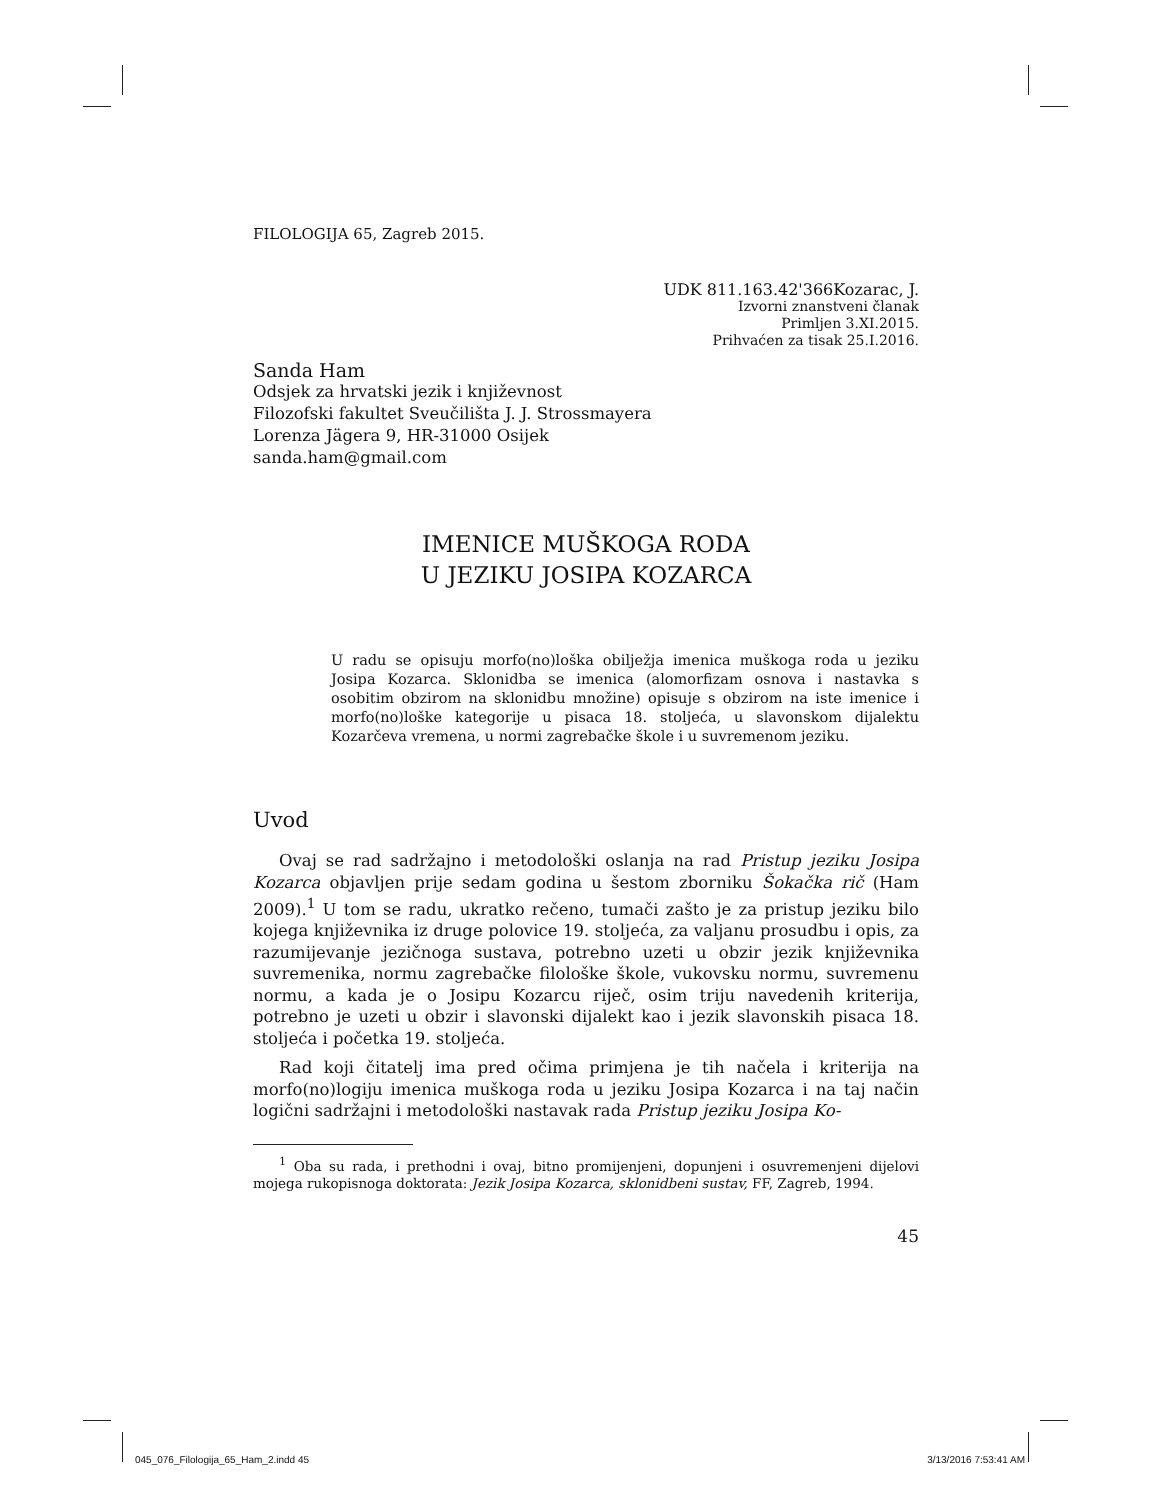FILOLOGIJA 65, Zagreb 2015.
UDK 811.163.42'366Kozarac, J.
Izvorni znanstveni članak
Primljen 3.XI.2015.
Prihvaćen za tisak 25.I.2016.
Sanda Ham
Odsjek za hrvatski jezik i književnost
Filozofski fakultet Sveučilišta J. J. Strossmayera
Lorenza Jägera 9, HR-31000 Osijek
sanda.ham@gmail.com
IMENICE MUŠKOGA RODA
U JEZIKU JOSIPA KOZARCA
U radu se opisuju morfo(no)loška obilježja imenica muškoga roda u jeziku Josipa Kozarca. Sklonidba se imenica (alomorfizam osnova i nastavka s osobitim obzirom na sklonidbu množine) opisuje s obzirom na iste imenice i morfo(no)loške kategorije u pisaca 18. stoljeća, u slavonskom dijalektu Kozarčeva vremena, u normi zagrebačke škole i u suvremenom jeziku.
Uvod
Ovaj se rad sadržajno i metodološki oslanja na rad Pristup jeziku Josipa Kozarca objavljen prije sedam godina u šestom zborniku Šokačka rič (Ham 2009).<sup>1</sup> U tom se radu, ukratko rečeno, tumači zašto je za pristup jeziku bilo kojega književnika iz druge polovice 19. stoljeća, za valjanu prosudbu i opis, za razumijevanje jezičnoga sustava, potrebno uzeti u obzir jezik književnika suvremenika, normu zagrebačke filološke škole, vukovsku normu, suvremenu normu, a kada je o Josipu Kozarcu riječ, osim triju navedenih kriterija, potrebno je uzeti u obzir i slavonski dijalekt kao i jezik slavonskih pisaca 18. stoljeća i početka 19. stoljeća.
Rad koji čitatelj ima pred očima primjena je tih načela i kriterija na morfo(no)logiju imenica muškoga roda u jeziku Josipa Kozarca i na taj način logični sadržajni i metodološki nastavak rada Pristup jeziku Josipa Ko-
<sup>1</sup> Oba su rada, i prethodni i ovaj, bitno promijenjeni, dopunjeni i osuvremenjeni dijelovi mojega rukopisnoga doktorata: Jezik Josipa Kozarca, sklonidbeni sustav, FF, Zagreb, 1994.
45
045_076_Filologija_65_Ham_2.indd 45 3/13/2016 7:53:41 AM